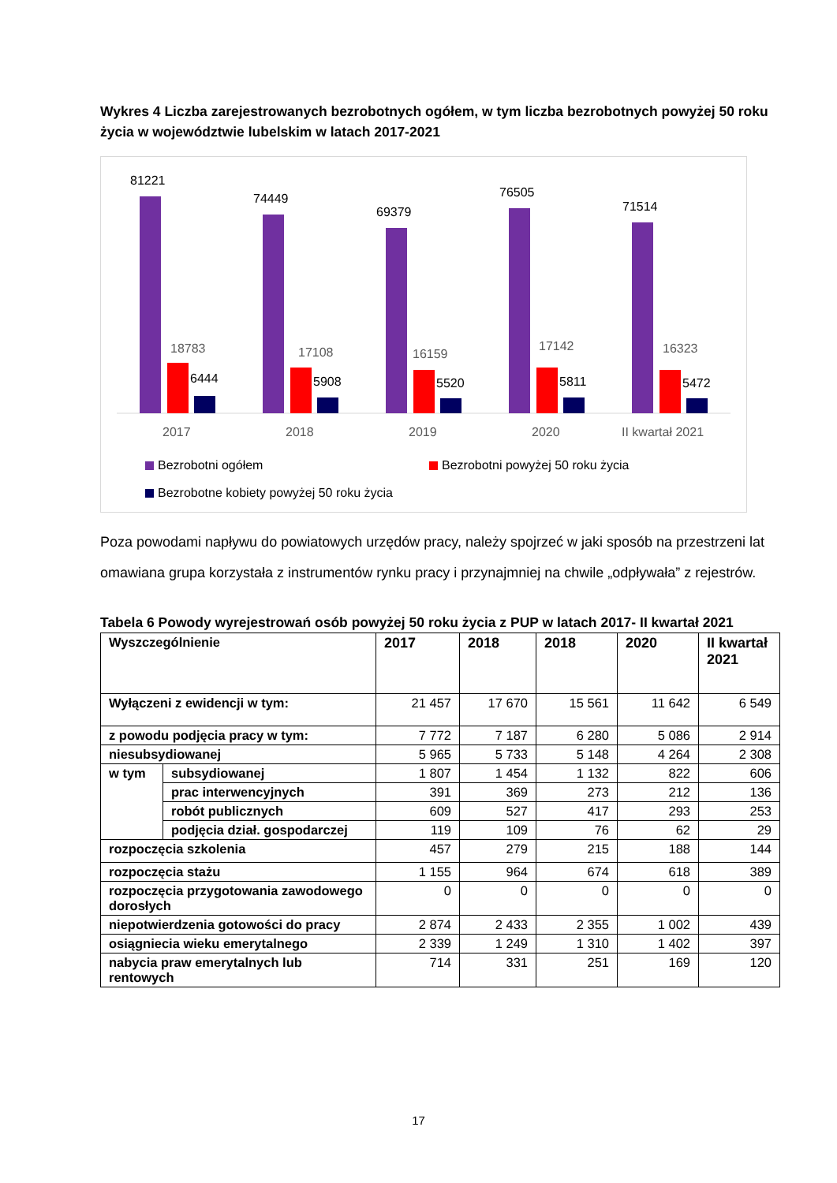Wykres 4 Liczba zarejestrowanych bezrobotnych ogółem, w tym liczba bezrobotnych powyżej 50 roku życia w województwie lubelskim w latach 2017-2021
81221
74449
69379
76505
71514
6444
5908
5520
5811
5472
18783
17108
16159
17142
16323
2017
2018
2019
2020
II kwartał 2021
Bezrobotni ogółem
Bezrobotni powyżej 50 roku życia
Bezrobotne kobiety powyżej 50 roku życia
Poza powodami napływu do powiatowych urzędów pracy, należy spojrzeć w jaki sposób na przestrzeni lat omawiana grupa korzystała z instrumentów rynku pracy i przynajmniej na chwile „odpływała” z rejestrów.
Tabela 6 Powody wyrejestrowań osób powyżej 50 roku życia z PUP w latach 2017- II kwartał 2021
| Wyszczególnienie | | 2017 | 2018 | 2018 | 2020 | II kwartał 2021 |
| --- | --- | --- | --- | --- | --- | --- |
| Wyłączeni z ewidencji w tym: | | 21 457 | 17 670 | 15 561 | 11 642 | 6 549 |
| z powodu podjęcia pracy w tym: | | 7 772 | 7 187 | 6 280 | 5 086 | 2 914 |
| niesubsydiowanej | | 5 965 | 5 733 | 5 148 | 4 264 | 2 308 |
| w tym | subsydiowanej | 1 807 | 1 454 | 1 132 | 822 | 606 |
| | prac interwencyjnych | 391 | 369 | 273 | 212 | 136 |
| | robót publicznych | 609 | 527 | 417 | 293 | 253 |
| | podjęcia dział. gospodarczej | 119 | 109 | 76 | 62 | 29 |
| rozpoczęcia szkolenia | | 457 | 279 | 215 | 188 | 144 |
| rozpoczęcia stażu | | 1 155 | 964 | 674 | 618 | 389 |
| rozpoczęcia przygotowania zawodowego dorosłych | | 0 | 0 | 0 | 0 | 0 |
| niepotwierdzenia gotowości do pracy | | 2 874 | 2 433 | 2 355 | 1 002 | 439 |
| osiągniecia wieku emerytalnego | | 2 339 | 1 249 | 1 310 | 1 402 | 397 |
| nabycia praw emerytalnych lub rentowych | | 714 | 331 | 251 | 169 | 120 |
17